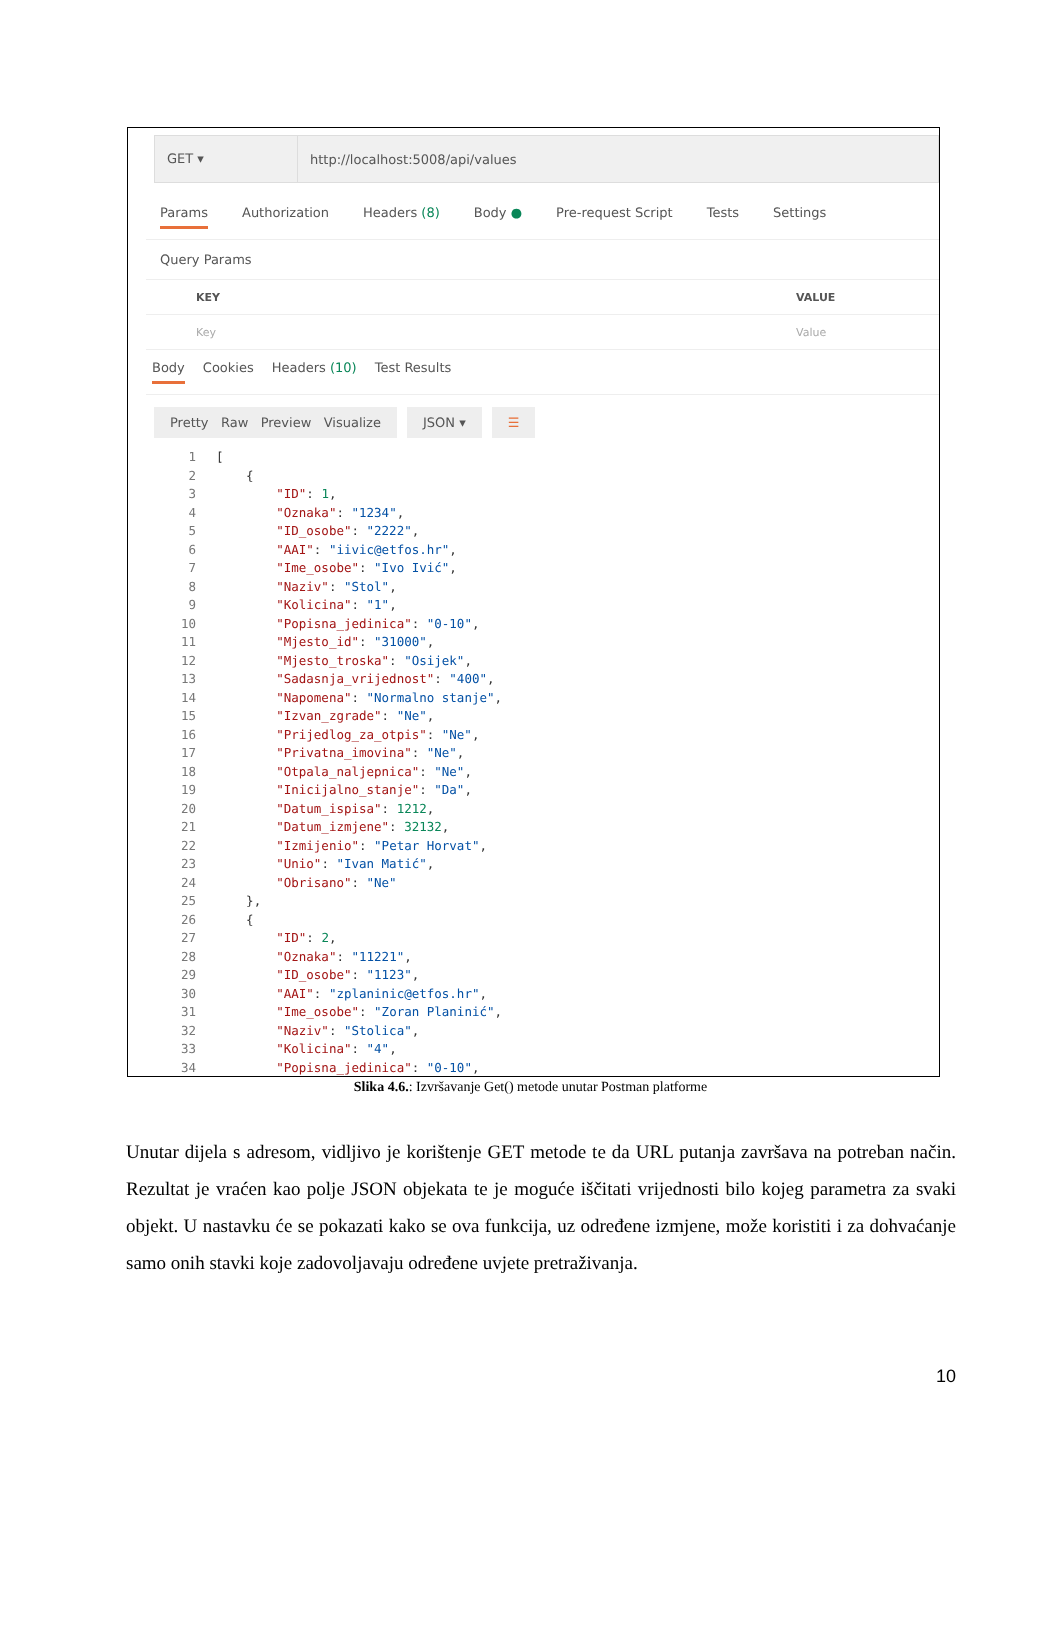GET ▾
http://localhost:5008/api/values
Params Authorization Headers (8) Body ● Pre-request Script Tests Settings
Query Params
KEY VALUE
Key Value
Body Cookies Headers (10) Test Results
Pretty Raw Preview Visualize
JSON ▾ ☰
1[
2    {
3        "ID": 1,
4        "Oznaka": "1234",
5        "ID_osobe": "2222",
6        "AAI": "iivic@etfos.hr",
7        "Ime_osobe": "Ivo Ivić",
8        "Naziv": "Stol",
9        "Kolicina": "1",
10        "Popisna_jedinica": "0-10",
11        "Mjesto_id": "31000",
12        "Mjesto_troska": "Osijek",
13        "Sadasnja_vrijednost": "400",
14        "Napomena": "Normalno stanje",
15        "Izvan_zgrade": "Ne",
16        "Prijedlog_za_otpis": "Ne",
17        "Privatna_imovina": "Ne",
18        "Otpala_naljepnica": "Ne",
19        "Inicijalno_stanje": "Da",
20        "Datum_ispisa": 1212,
21        "Datum_izmjene": 32132,
22        "Izmijenio": "Petar Horvat",
23        "Unio": "Ivan Matić",
24        "Obrisano": "Ne"
25    },
26    {
27        "ID": 2,
28        "Oznaka": "11221",
29        "ID_osobe": "1123",
30        "AAI": "zplaninic@etfos.hr",
31        "Ime_osobe": "Zoran Planinić",
32        "Naziv": "Stolica",
33        "Kolicina": "4",
34        "Popisna_jedinica": "0-10",
Slika 4.6.: Izvršavanje Get() metode unutar Postman platforme
Unutar dijela s adresom, vidljivo je korištenje GET metode te da URL putanja završava na potreban način. Rezultat je vraćen kao polje JSON objekata te je moguće iščitati vrijednosti bilo kojeg parametra za svaki objekt. U nastavku će se pokazati kako se ova funkcija, uz određene izmjene, može koristiti i za dohvaćanje samo onih stavki koje zadovoljavaju određene uvjete pretraživanja.
10